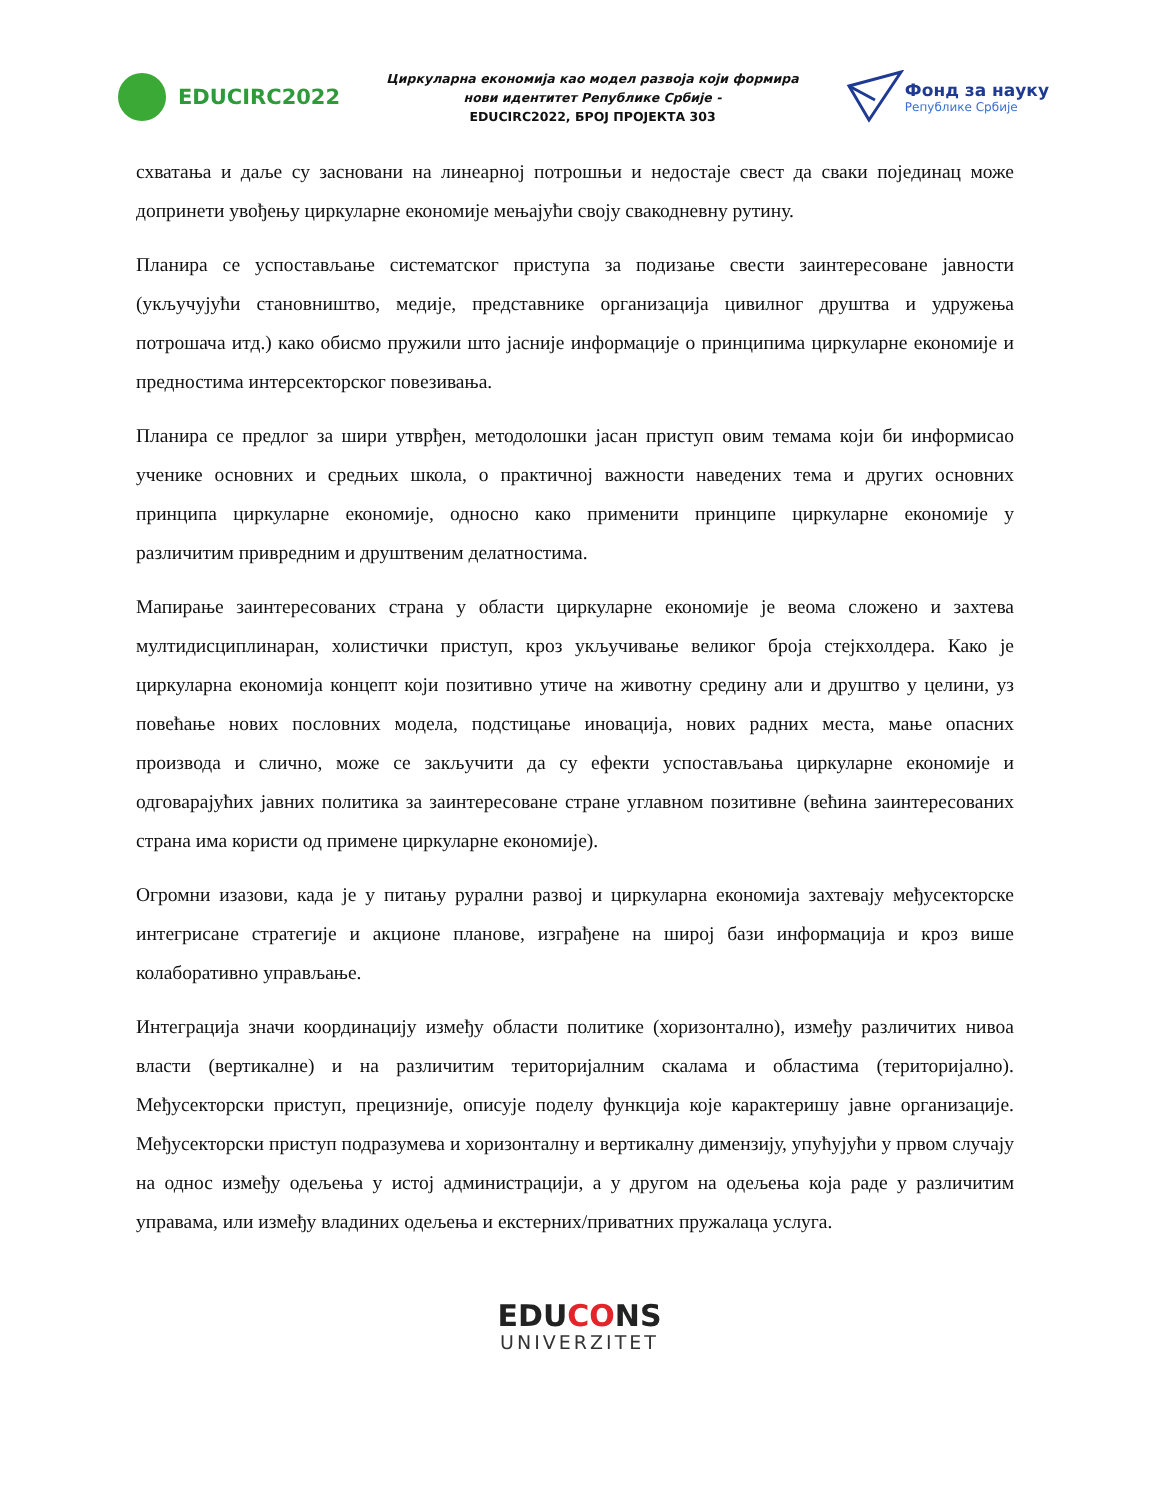EDUCIRC2022
Циркуларна економија као модел развоја који формира
нови идентитет Републике Србије -
EDUCIRC2022, БРОЈ ПРОЈЕКТА 303
Фонд за науку
Републике Србије
схватања и даље су засновани на линеарној потрошњи и недостаје свест да сваки појединац може допринети увођењу циркуларне економије мењајући своју свакодневну рутину.
Планира се успостављање систематског приступа за подизање свести заинтересоване јавности (укључујући становништво, медије, представнике организација цивилног друштва и удружења потрошача итд.) како обисмо пружили што јасније информације о принципима циркуларне економије и предностима интерсекторског повезивања.
Планира се предлог за шири утврђен, методолошки јасан приступ овим темама који би информисао ученике основних и средњих школа, о практичној важности наведених тема и других основних принципа циркуларне економије, односно како применити принципе циркуларне економије у различитим привредним и друштвеним делатностима.
Мапирање заинтересованих страна у области циркуларне економије је веома сложено и захтева мултидисциплинаран, холистички приступ, кроз укључивање великог броја стејкхолдера. Како је циркуларна економија концепт који позитивно утиче на животну средину али и друштво у целини, уз повећање нових пословних модела, подстицање иновација, нових радних места, мање опасних производа и слично, може се закључити да су ефекти успостављања циркуларне економије и одговарајућих јавних политика за заинтересоване стране углавном позитивне (већина заинтересованих страна има користи од примене циркуларне економије).
Огромни изазови, када је у питању рурални развој и циркуларна економија захтевају међусекторске интегрисане стратегије и акционе планове, изграђене на широј бази информација и кроз више колаборативно управљање.
Интеграција значи координацију између области политике (хоризонтално), између различитих нивоа власти (вертикалне) и на различитим територијалним скалама и областима (територијално). Међусекторски приступ, прецизније, описује поделу функција које карактеришу јавне организације. Међусекторски приступ подразумева и хоризонталну и вертикалну димензију, упућујући у првом случају на однос између одељења у истој администрацији, а у другом на одељења која раде у различитим управама, или између владиних одељења и екстерних/приватних пружалаца услуга.
EDUCONS
UNIVERZITET